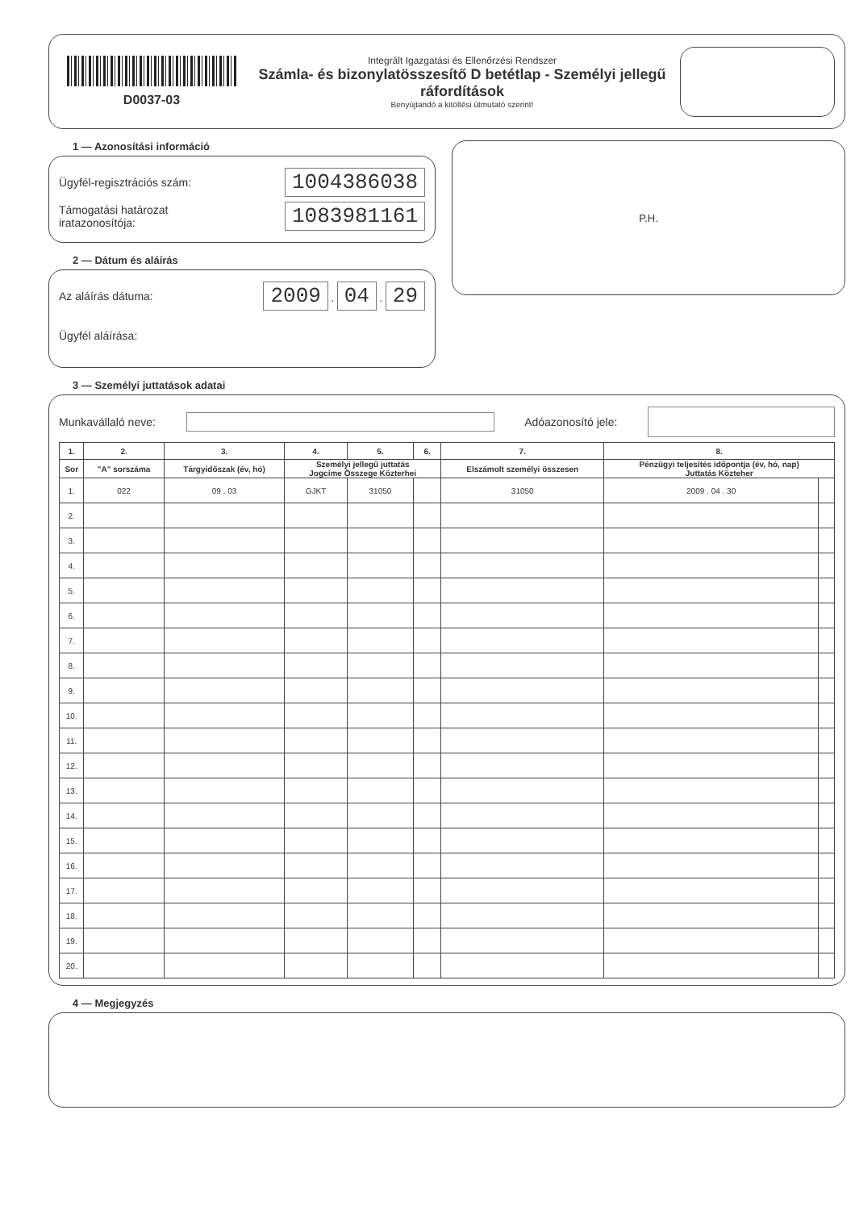D0037-03
Integrált Igazgatási és Ellenőrzési Rendszer
Számla- és bizonylatösszesítő D betétlap - Személyi jellegű ráfordítások
Benyújtandó a kitöltési útmutató szerint!
1 — Azonosítási információ
Ügyfél-regisztrációs szám: 1004386038
Támogatási határozat
iratazonosítója: 1083981161
2 — Dátum és aláírás
Az aláírás dátuma: 2009 . 04 . 29
Ügyfél aláírása:
P.H.
3 — Személyi juttatások adatai
Munkavállaló neve: Adóazonosító jele:
| 1. | 2. | 3. | 4. | 5. | 6. | 7. | 8. | |
| --- | --- | --- | --- | --- | --- | --- | --- | --- |
| Sor | "A" sorszáma | Tárgyidőszak (év, hó) | Személyi jellegű juttatás Jogcíme Összege Közterhei | | | Elszámolt személyi összesen | Pénzügyi teljesítés időpontja (év, hó, nap) Juttatás Közteher | |
| 1. | 022 | 09 . 03 | GJKT | 31050 | | 31050 | 2009 . 04 . 30 | |
| 2. | | | | | | | | |
| 3. | | | | | | | | |
| 4. | | | | | | | | |
| 5. | | | | | | | | |
| 6. | | | | | | | | |
| 7. | | | | | | | | |
| 8. | | | | | | | | |
| 9. | | | | | | | | |
| 10. | | | | | | | | |
| 11. | | | | | | | | |
| 12. | | | | | | | | |
| 13. | | | | | | | | |
| 14. | | | | | | | | |
| 15. | | | | | | | | |
| 16. | | | | | | | | |
| 17. | | | | | | | | |
| 18. | | | | | | | | |
| 19. | | | | | | | | |
| 20. | | | | | | | | |
4 — Megjegyzés